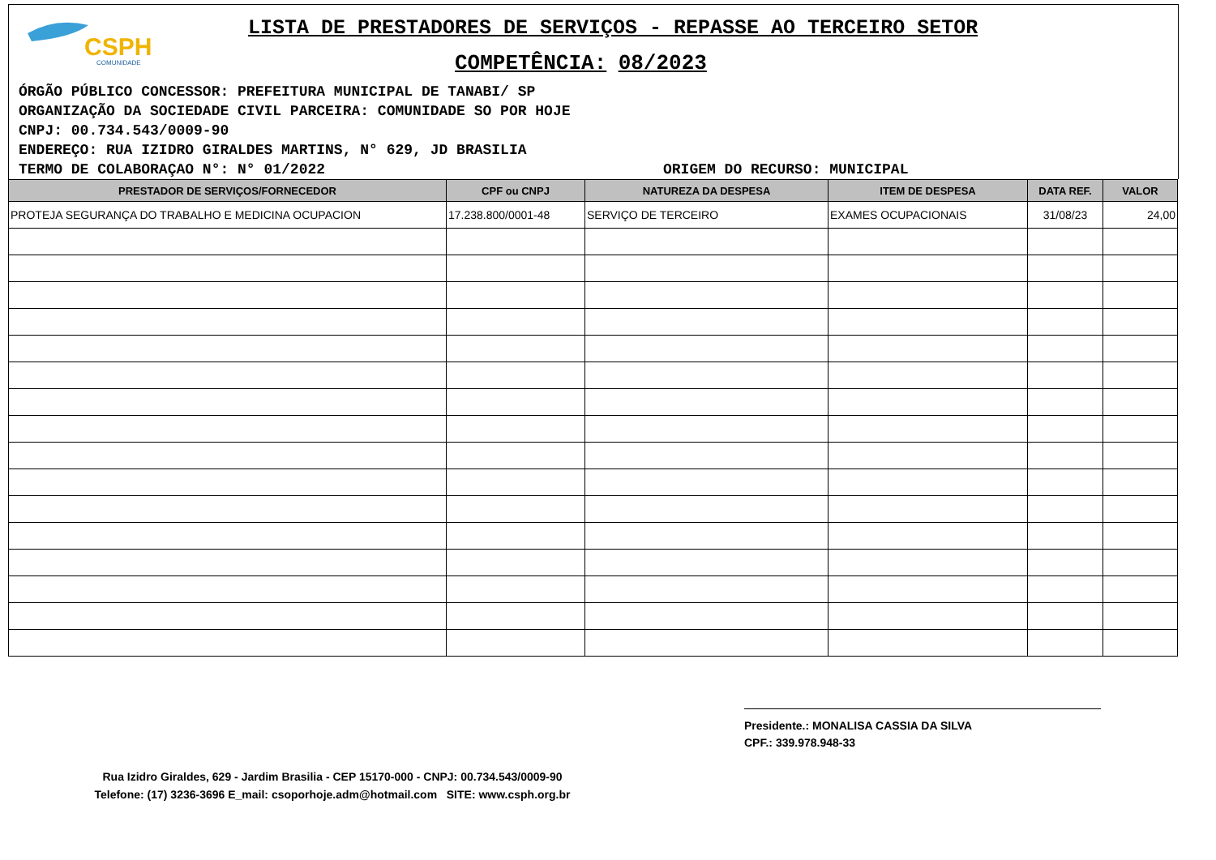CSPH
COMUNIDADE
LISTA DE PRESTADORES DE SERVIÇOS - REPASSE AO TERCEIRO SETOR
COMPETÊNCIA: 08/2023
ÓRGÃO PÚBLICO CONCESSOR: PREFEITURA MUNICIPAL DE TANABI/ SP
ORGANIZAÇÃO DA SOCIEDADE CIVIL PARCEIRA: COMUNIDADE SO POR HOJE
CNPJ: 00.734.543/0009-90
ENDEREÇO: RUA IZIDRO GIRALDES MARTINS, N° 629, JD BRASILIA
TERMO DE COLABORAÇAO N°: N° 01/2022 ORIGEM DO RECURSO: MUNICIPAL
| PRESTADOR DE SERVIÇOS/FORNECEDOR | CPF ou CNPJ | NATUREZA DA DESPESA | ITEM DE DESPESA | DATA REF. | VALOR |
| --- | --- | --- | --- | --- | --- |
| PROTEJA SEGURANÇA DO TRABALHO E MEDICINA OCUPACION | 17.238.800/0001-48 | SERVIÇO DE TERCEIRO | EXAMES OCUPACIONAIS | 31/08/23 | 24,00 |
Presidente.: MONALISA CASSIA DA SILVA
CPF.: 339.978.948-33
Rua Izidro Giraldes, 629 - Jardim Brasilia - CEP 15170-000 - CNPJ: 00.734.543/0009-90
Telefone: (17) 3236-3696 E_mail: csoporhoje.adm@hotmail.com SITE: www.csph.org.br